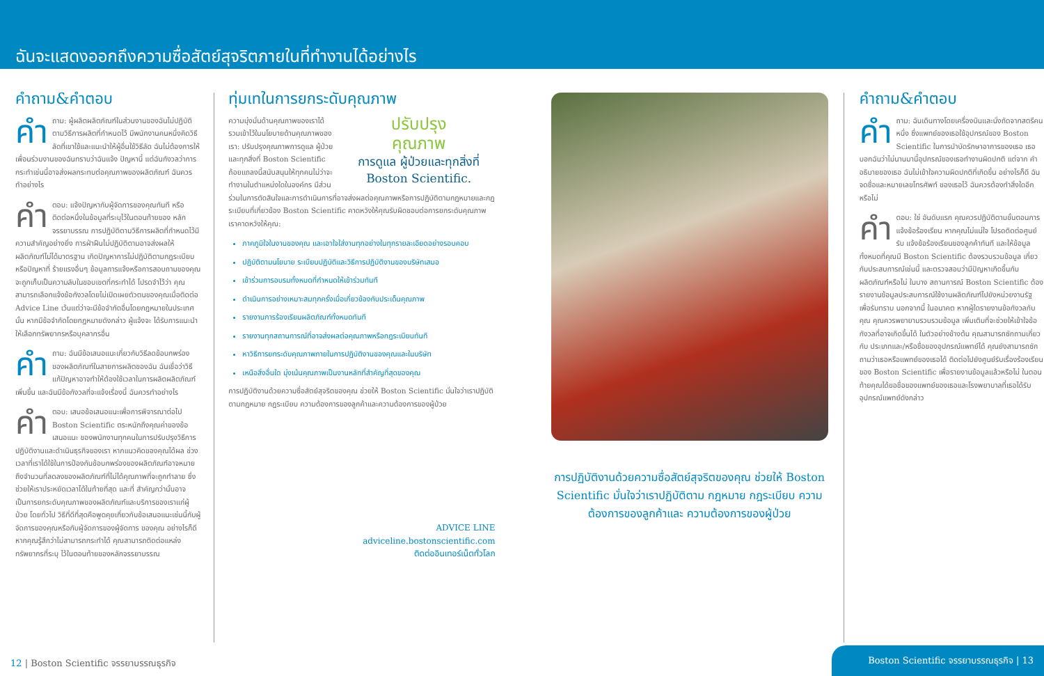ฉันจะแสดงออกถึงความซื่อสัตย์สุจริตภายในที่ทำงานได้อย่างไร
คำถาม&คำตอบ
คำ ถาม: ผู้ผลิตผลิตภัณฑ์ในส่วนงานของฉันไม่ปฏิบัติตามวิธีการผลิตที่กำหนดไว้ มีพนักงานคนหนึ่งคิดวิธี ลัดที่เขาใช้และแนะนำให้ผู้อื่นใช้วิธีลัด ฉันไม่ต้องการให้เพื่อนร่วมงานของฉันทราบว่าฉันแจ้ง ปัญหานี้ แต่ฉันกังวลว่าการกระทำเช่นนี้อาจส่งผลกระทบต่อคุณภาพของผลิตภัณฑ์ ฉันควร ทำอย่างไร
คำ ตอบ: แจ้งปัญหากับผู้จัดการของคุณทันที หรือติดต่อหนึ่งในข้อมูลที่ระบุไว้ในตอนท้ายของ หลักจรรยาบรรณ การปฏิบัติตามวิธีการผลิตที่กำหนดไว้มีความสำคัญอย่างยิ่ง การฝ่าฝืนไม่ปฏิบัติตามอาจส่งผลให้ผลิตภัณฑ์ไม่ได้มาตรฐาน เกิดปัญหาการไม่ปฏิบัติตามกฎระเบียบ หรือปัญหาที่ ร้ายแรงอื่นๆ ข้อมูลการแจ้งหรือการสอบถามของคุณจะถูกเก็บเป็นความลับในขอบเขตที่กระทำได้ โปรดจำไว้ว่า คุณสามารถเลือกแจ้งข้อกังวลโดยไม่เปิดเผยตัวตนของคุณเมื่อติดต่อ Advice Line เว้นแต่ว่าจะมีข้อจำกัดอื่นโดยกฎหมายในประเทศนั้น หากมีข้อจำกัดโดยกฎหมายดังกล่าว ผู้แจ้งจะ ได้รับการแนะนำให้เลือกทรัพยากรหรือบุคลากรอื่น
คำ ถาม: ฉันมีข้อเสนอแนะเกี่ยวกับวิธีลดข้อบกพร่องของผลิตภัณฑ์ในสายการผลิตของฉัน ฉันเชื่อว่าวิธี แก้ปัญหาอาจทำให้ต้องใช้เวลาในการผลิตผลิตภัณฑ์เพิ่มขึ้น และฉันมีข้อกังวลที่จะแจ้งเรื่องนี้ ฉันควรทำอย่างไร
คำ ตอบ: เสนอข้อเสนอแนะเพื่อการพิจารณาต่อไป Boston Scientific ตระหนักถึงคุณค่าของข้อเสนอแนะ ของพนักงานทุกคนในการปรับปรุงวิธีการปฏิบัติงานและดำเนินธุรกิจของเรา หากแนวคิดของคุณได้ผล ช่วงเวลาที่เราได้ใช้ในการป้องกันข้อบกพร่องของผลิตภัณฑ์อาจหมายถึงจำนวนที่ลดลงของผลิตภัณฑ์ที่ไม่ได้คุณภาพที่จะถูกทำลาย ซึ่งช่วยให้เราประหยัดเวลาได้ในท้ายที่สุด และที่ สำคัญกว่านั้นอาจเป็นการยกระดับคุณภาพของผลิตภัณฑ์และบริการของเราแก่ผู้ป่วย โดยทั่วไป วิธีที่ดีที่สุดคือพูดคุยเกี่ยวกับข้อเสนอแนะเช่นนี้กับผู้จัดการของคุณหรือกับผู้จัดการของผู้จัดการ ของคุณ อย่างไรก็ดี หากคุณรู้สึกว่าไม่สามารถกระทำได้ คุณสามารถติดต่อแหล่งทรัพยากรที่ระบุ ไว้ในตอนท้ายของหลักจรรยาบรรณ
ทุ่มเทในการยกระดับคุณภาพ
ปรับปรุง
คุณภาพ
การดูแล ผู้ป่วยและทุกสิ่งที่
Boston Scientific.
ความมุ่งมั่นด้านคุณภาพของเราได้รวมเข้าไว้ในนโยบายด้านคุณภาพของเรา: ปรับปรุงคุณภาพการดูแล ผู้ป่วยและทุกสิ่งที่ Boston Scientific ถ้อยแถลงนี้สนับสนุนให้ทุกคนไม่ว่าจะทำงานในตำแหน่งใดในองค์กร มีส่วนร่วมในการตัดสินใจและการดำเนินการที่อาจส่งผลต่อคุณภาพหรือการปฏิบัติตามกฎหมายและกฎระเบียบที่เกี่ยวข้อง Boston Scientific คาดหวังให้คุณรับผิดชอบต่อการยกระดับคุณภาพ เราคาดหวังให้คุณ:
ภาคภูมิใจในงานของคุณ และเอาใจใส่งานทุกอย่างในทุกรายละเอียดอย่างรอบคอบ
ปฏิบัติตามนโยบาย ระเบียบปฏิบัติและวิธีการปฏิบัติงานของบริษัทเสมอ
เข้าร่วมการอบรมทั้งหมดที่กำหนดให้เข้าร่วมทันที
ดำเนินการอย่างเหมาะสมทุกครั้งเมื่อเกี่ยวข้องกับประเด็นคุณภาพ
รายงานการร้องเรียนผลิตภัณฑ์ทั้งหมดทันที
รายงานทุกสถานการณ์ที่อาจส่งผลต่อคุณภาพหรือกฎระเบียบทันที
หาวิธีการยกระดับคุณภาพภายในการปฏิบัติงานของคุณและในบริษัท
เหนือสิ่งอื่นใด มุ่งเน้นคุณภาพเป็นงานหลักที่สำคัญที่สุดของคุณ
การปฏิบัติงานด้วยความซื่อสัตย์สุจริตของคุณ ช่วยให้ Boston Scientific มั่นใจว่าเราปฏิบัติตามกฎหมาย กฎระเบียบ ความต้องการของลูกค้าและความต้องการของผู้ป่วย
ADVICE LINE
adviceline.bostonscientific.com
ติดต่ออินเทอร์เน็ตทั่วโลก
การปฏิบัติงานด้วยความซื่อสัตย์สุจริตของคุณ ช่วยให้ Boston Scientific มั่นใจว่าเราปฏิบัติตาม กฎหมาย กฎระเบียบ ความต้องการของลูกค้าและ ความต้องการของผู้ป่วย
คำถาม&คำตอบ
คำ ถาม: ฉันเดินทางโดยเครื่องบินและนั่งถัดจากสตรีคนหนึ่ง ซึ่งแพทย์ของเธอใช้อุปกรณ์ของ Boston Scientific ในการบำบัดรักษาอาการของเธอ เธอบอกฉันว่าไม่นานมานี้อุปกรณ์ของเธอทำงานผิดปกติ แต่จาก คำอธิบายของเธอ ฉันไม่เข้าใจความผิดปกติที่เกิดขึ้น อย่างไรก็ดี ฉันจดชื่อและหมายเลขโทรศัพท์ ของเธอไว้ ฉันควรต้องทำสิ่งใดอีกหรือไม่
คำ ตอบ: ใช่ อันดับแรก คุณควรปฏิบัติตามขั้นตอนการแจ้งข้อร้องเรียน หากคุณไม่แน่ใจ โปรดติดต่อศูนย์รับ แจ้งข้อร้องเรียนของลูกค้าทันที และให้ข้อมูลทั้งหมดที่คุณมี Boston Scientific ต้องรวบรวมข้อมูล เกี่ยวกับประสบการณ์เช่นนี้ และตรวจสอบว่ามีปัญหาเกิดขึ้นกับผลิตภัณฑ์หรือไม่ ในบาง สถานการณ์ Boston Scientific ต้องรายงานข้อมูลประสบการณ์ใช้งานผลิตภัณฑ์ไปยังหน่วยงานรัฐ เพื่อรับทราบ นอกจากนี้ ในอนาคต หากผู้ใดรายงานข้อกังวลกับคุณ คุณควรพยายามรวบรวมข้อมูล เพิ่มเติมที่จะช่วยให้เข้าใจข้อกังวลที่อาจเกิดขึ้นได้ ในตัวอย่างข้างต้น คุณสามารถซักถามเกี่ยวกับ ประเภทและ/หรือชื่อของอุปกรณ์แพทย์ได้ คุณยังสามารถซักถามว่าเธอหรือแพทย์ของเธอได้ ติดต่อไปยังศูนย์รับเรื่องร้องเรียนของ Boston Scientific เพื่อรายงานข้อมูลแล้วหรือไม่ ในตอนท้ายคุณได้ขอชื่อของแพทย์ของเธอและโรงพยาบาลที่เธอได้รับอุปกรณ์แพทย์ดังกล่าว
12 | Boston Scientific จรรยาบรรณธุรกิจ
Boston Scientific จรรยาบรรณธุรกิจ | 13